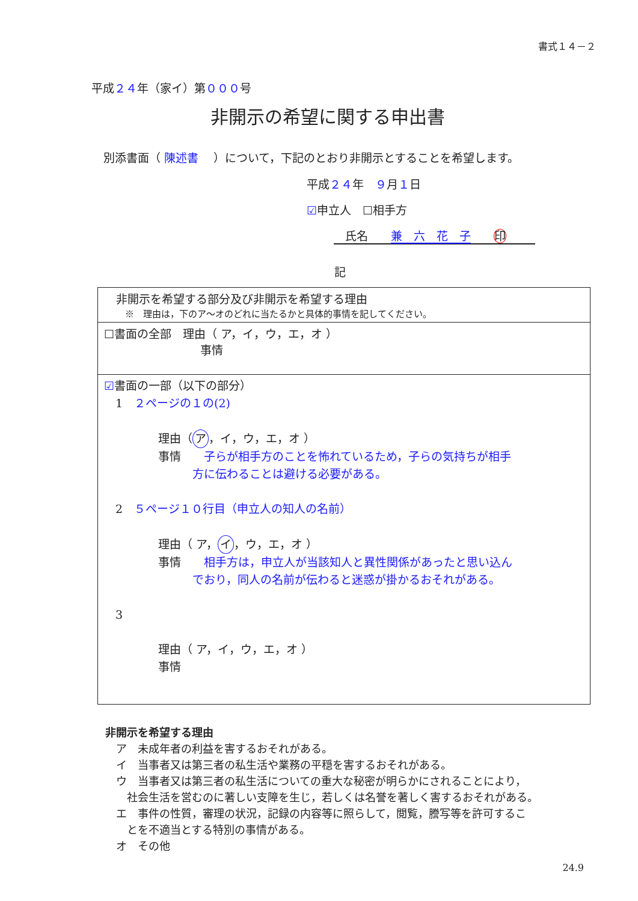書式１４－２
平成２４年（家イ）第０００号
非開示の希望に関する申出書
別添書面（ 陳述書 　）について，下記のとおり非開示とすることを希望します。
平成２４年　９月１日
☑申立人　☐相手方
　氏名　　兼　六　花　子　　印
記
| 非開示を希望する部分及び非開示を希望する理由 ※ 理由は，下のア～オのどれに当たるかと具体的事情を記してください。 |
| ☐書面の全部 理由（ ア，イ，ウ，エ，オ ） 事情 |
| ☑ 書面の一部（以下の部分） 1 ２ページの１の(2) 理由（ ア ，イ，ウ，エ，オ ） 事情 子らが相手方のことを怖れているため，子らの気持ちが相手 方に伝わることは避ける必要がある。 2 ５ページ１０行目（申立人の知人の名前） 理由（ ア， イ ，ウ，エ，オ ） 事情 相手方は，申立人が当該知人と異性関係があったと思い込ん でおり，同人の名前が伝わると迷惑が掛かるおそれがある。 3 理由（ ア，イ，ウ，エ，オ ） 事情 |
非開示を希望する理由
　ア　未成年者の利益を害するおそれがある。
　イ　当事者又は第三者の私生活や業務の平穏を害するおそれがある。
　ウ　当事者又は第三者の私生活についての重大な秘密が明らかにされることにより，
　　社会生活を営むのに著しい支障を生じ，若しくは名誉を著しく害するおそれがある。
　エ　事件の性質，審理の状況，記録の内容等に照らして，閲覧，謄写等を許可するこ
　　とを不適当とする特別の事情がある。
　オ　その他
24.9